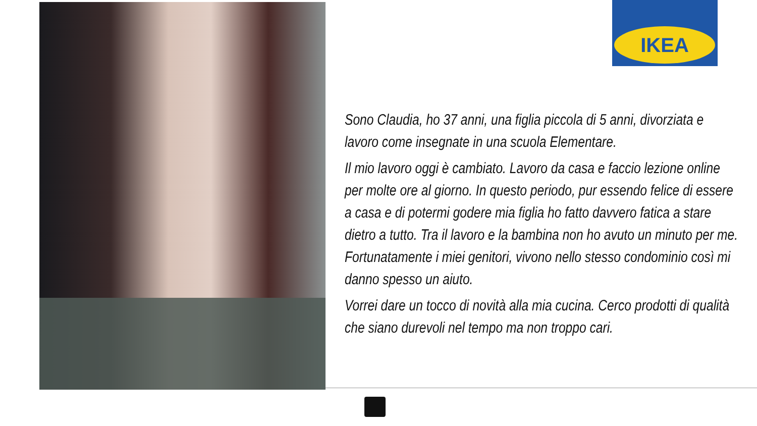IKEA
Sono Claudia, ho 37 anni, una figlia piccola di 5 anni, divorziata e lavoro come insegnate in una scuola Elementare.
Il mio lavoro oggi è cambiato. Lavoro da casa e faccio lezione online per molte ore al giorno. In questo periodo, pur essendo felice di essere a casa e di potermi godere mia figlia ho fatto davvero fatica a stare dietro a tutto. Tra il lavoro e la bambina non ho avuto un minuto per me. Fortunatamente i miei genitori, vivono nello stesso condominio così mi danno spesso un aiuto.
Vorrei dare un tocco di novità alla mia cucina. Cerco prodotti di qualità che siano durevoli nel tempo ma non troppo cari.